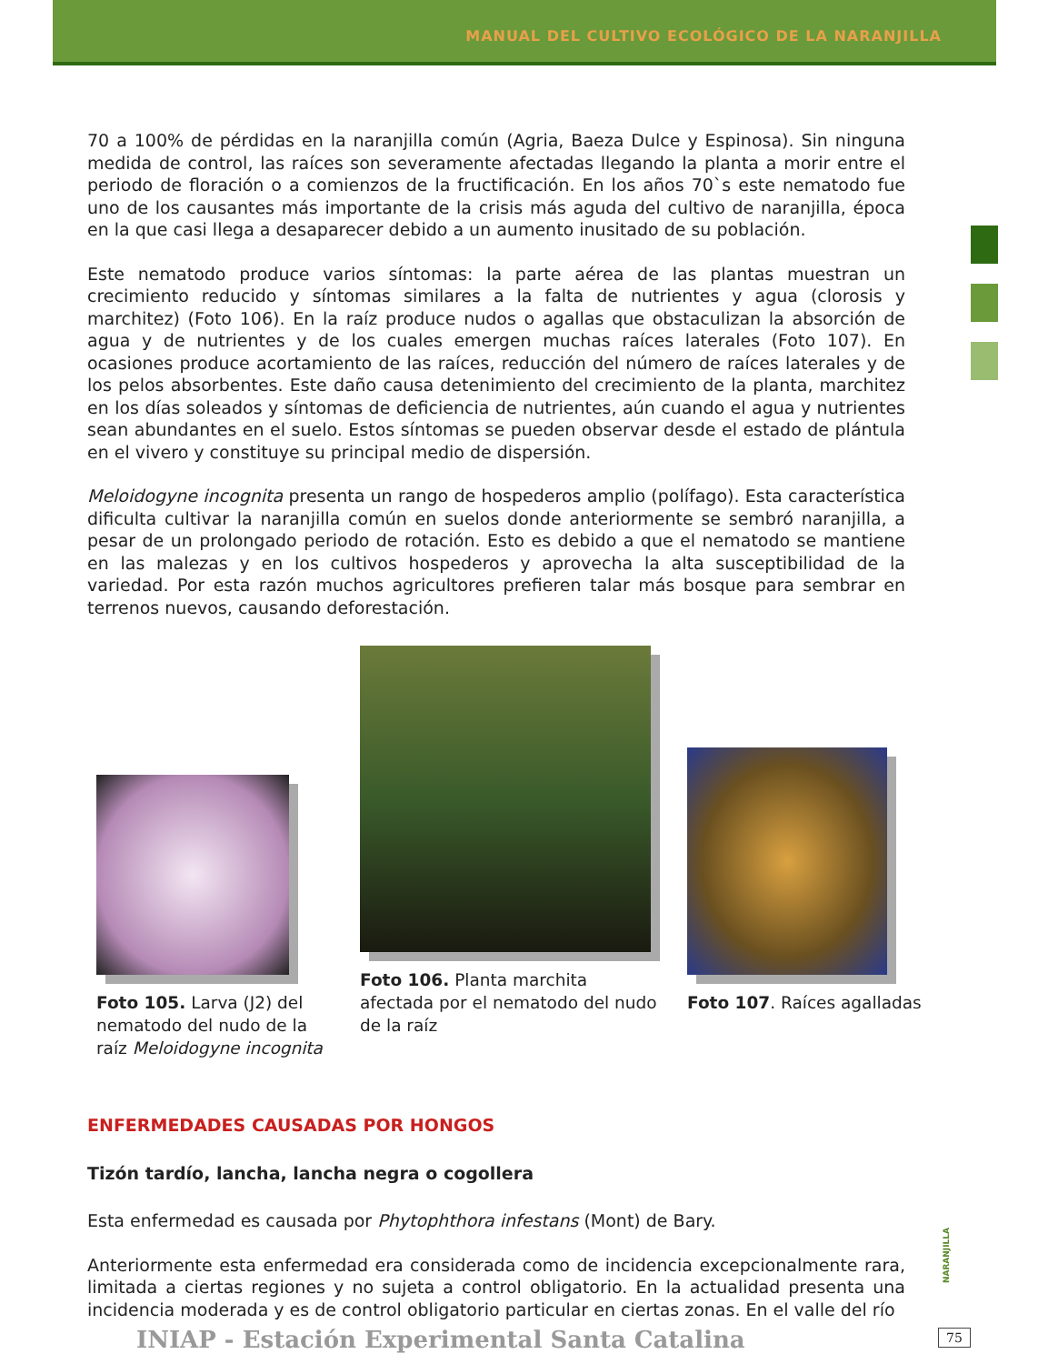MANUAL DEL CULTIVO ECOLÓGICO DE LA NARANJILLA
70 a 100% de pérdidas en la naranjilla común (Agria, Baeza Dulce y Espinosa). Sin ninguna medida de control, las raíces son severamente afectadas llegando la planta a morir entre el periodo de floración o a comienzos de la fructificación. En los años 70`s este nematodo fue uno de los causantes más importante de la crisis más aguda del cultivo de naranjilla, época en la que casi llega a desaparecer debido a un aumento inusitado de su población.
Este nematodo produce varios síntomas: la parte aérea de las plantas muestran un crecimiento reducido y síntomas similares a la falta de nutrientes y agua (clorosis y marchitez) (Foto 106). En la raíz produce nudos o agallas que obstaculizan la absorción de agua y de nutrientes y de los cuales emergen muchas raíces laterales (Foto 107). En ocasiones produce acortamiento de las raíces, reducción del número de raíces laterales y de los pelos absorbentes. Este daño causa detenimiento del crecimiento de la planta, marchitez en los días soleados y síntomas de deficiencia de nutrientes, aún cuando el agua y nutrientes sean abundantes en el suelo. Estos síntomas se pueden observar desde el estado de plántula en el vivero y constituye su principal medio de dispersión.
Meloidogyne incognita presenta un rango de hospederos amplio (polífago). Esta característica dificulta cultivar la naranjilla común en suelos donde anteriormente se sembró naranjilla, a pesar de un prolongado periodo de rotación. Esto es debido a que el nematodo se mantiene en las malezas y en los cultivos hospederos y aprovecha la alta susceptibilidad de la variedad. Por esta razón muchos agricultores prefieren talar más bosque para sembrar en terrenos nuevos, causando deforestación.
Foto 105. Larva (J2) del nematodo del nudo de la raíz Meloidogyne incognita
Foto 106. Planta marchita afectada por el nematodo del nudo de la raíz
Foto 107. Raíces agalladas
ENFERMEDADES CAUSADAS POR HONGOS
Tizón tardío, lancha, lancha negra o cogollera
Esta enfermedad es causada por Phytophthora infestans (Mont) de Bary.
Anteriormente esta enfermedad era considerada como de incidencia excepcionalmente rara, limitada a ciertas regiones y no sujeta a control obligatorio. En la actualidad presenta una incidencia moderada y es de control obligatorio particular en ciertas zonas. En el valle del río
NARANJILLA
INIAP - Estación Experimental Santa Catalina
75